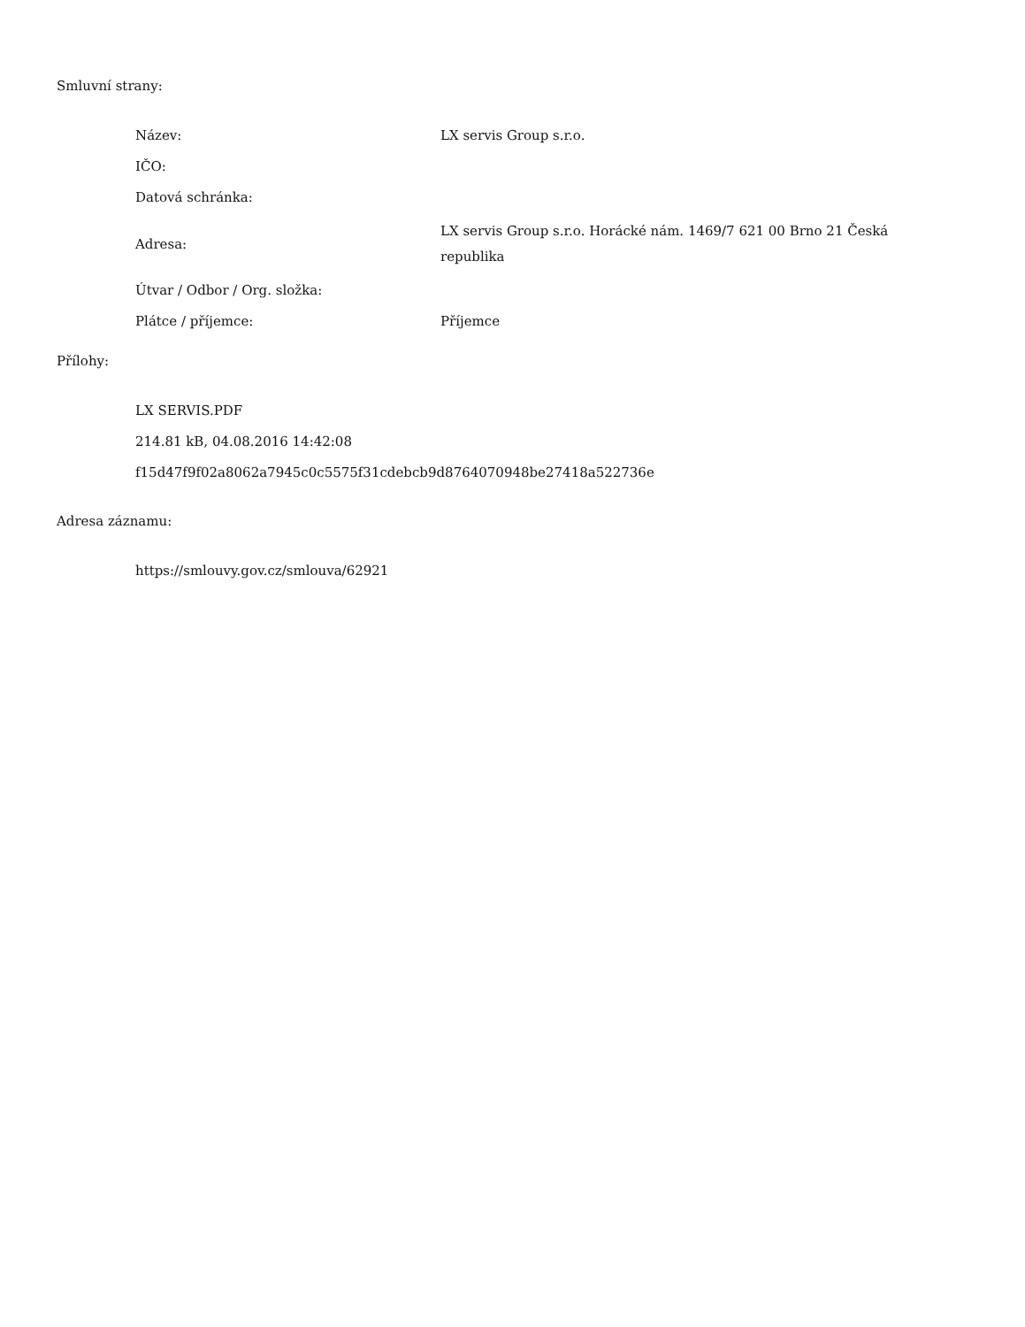Smluvní strany:
| Název: | LX servis Group s.r.o. |
| IČO: | |
| Datová schránka: | |
| Adresa: | LX servis Group s.r.o. Horácké nám. 1469/7 621 00 Brno 21 Česká republika |
| Útvar / Odbor / Org. složka: | |
| Plátce / příjemce: | Příjemce |
Přílohy:
LX SERVIS.PDF
214.81 kB, 04.08.2016 14:42:08
f15d47f9f02a8062a7945c0c5575f31cdebcb9d8764070948be27418a522736e
Adresa záznamu:
https://smlouvy.gov.cz/smlouva/62921